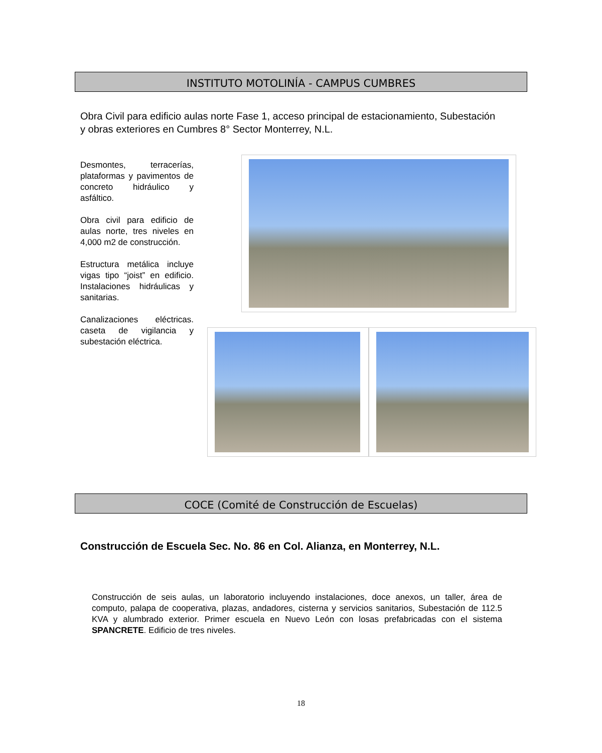INSTITUTO MOTOLINÍA - CAMPUS CUMBRES
Obra Civil para edificio aulas norte Fase 1, acceso principal de estacionamiento, Subestación y obras exteriores en Cumbres 8° Sector Monterrey, N.L.
Desmontes, terracerías, plataformas y pavimentos de concreto hidráulico y asfáltico.
Obra civil para edificio de aulas norte, tres niveles en 4,000 m2 de construcción.
Estructura metálica incluye vigas tipo “joist” en edificio. Instalaciones hidráulicas y sanitarias.
Canalizaciones eléctricas. caseta de vigilancia y subestación eléctrica.
COCE (Comité de Construcción de Escuelas)
Construcción de Escuela Sec. No. 86 en Col. Alianza, en Monterrey, N.L.
Construcción de seis aulas, un laboratorio incluyendo instalaciones, doce anexos, un taller, área de computo, palapa de cooperativa, plazas, andadores, cisterna y servicios sanitarios, Subestación de 112.5 KVA y alumbrado exterior. Primer escuela en Nuevo León con losas prefabricadas con el sistema SPANCRETE. Edificio de tres niveles.
18